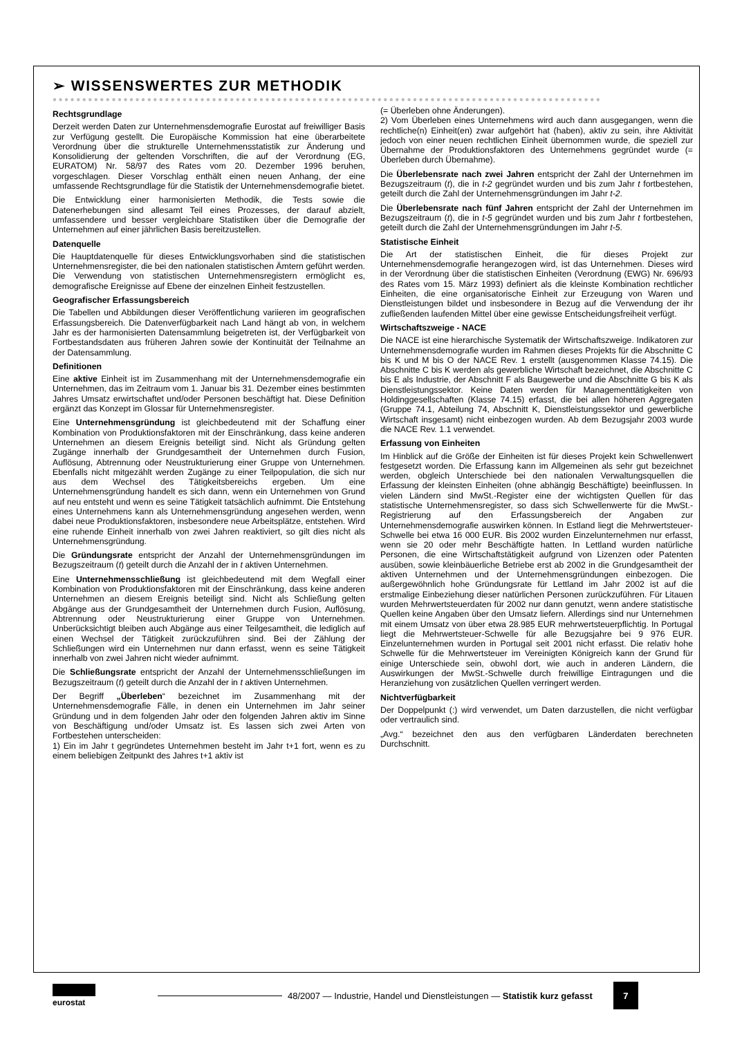➢ WISSENSWERTES ZUR METHODIK
●●●●●●●●●●●●●●●●●●●●●●●●●●●●●●●●●●●●●●●●●●●●●●●●●●●●●●●●●●●●●●●●●●●●●●●●●●●●●●●●●●●●●●●●●●●●●
Rechtsgrundlage
Derzeit werden Daten zur Unternehmensdemografie Eurostat auf freiwilliger Basis zur Verfügung gestellt. Die Europäische Kommission hat eine überarbeitete Verordnung über die strukturelle Unternehmensstatistik zur Änderung und Konsolidierung der geltenden Vorschriften, die auf der Verordnung (EG, EURATOM) Nr. 58/97 des Rates vom 20. Dezember 1996 beruhen, vorgeschlagen. Dieser Vorschlag enthält einen neuen Anhang, der eine umfassende Rechtsgrundlage für die Statistik der Unternehmensdemografie bietet.
Die Entwicklung einer harmonisierten Methodik, die Tests sowie die Datenerhebungen sind allesamt Teil eines Prozesses, der darauf abzielt, umfassendere und besser vergleichbare Statistiken über die Demografie der Unternehmen auf einer jährlichen Basis bereitzustellen.
Datenquelle
Die Hauptdatenquelle für dieses Entwicklungsvorhaben sind die statistischen Unternehmensregister, die bei den nationalen statistischen Ämtern geführt werden. Die Verwendung von statistischen Unternehmensregistern ermöglicht es, demografische Ereignisse auf Ebene der einzelnen Einheit festzustellen.
Geografischer Erfassungsbereich
Die Tabellen und Abbildungen dieser Veröffentlichung variieren im geografischen Erfassungsbereich. Die Datenverfügbarkeit nach Land hängt ab von, in welchem Jahr es der harmonisierten Datensammlung beigetreten ist, der Verfügbarkeit von Fortbestandsdaten aus früheren Jahren sowie der Kontinuität der Teilnahme an der Datensammlung.
Definitionen
Eine aktive Einheit ist im Zusammenhang mit der Unternehmensdemografie ein Unternehmen, das im Zeitraum vom 1. Januar bis 31. Dezember eines bestimmten Jahres Umsatz erwirtschaftet und/oder Personen beschäftigt hat. Diese Definition ergänzt das Konzept im Glossar für Unternehmensregister.
Eine Unternehmensgründung ist gleichbedeutend mit der Schaffung einer Kombination von Produktionsfaktoren mit der Einschränkung, dass keine anderen Unternehmen an diesem Ereignis beteiligt sind. Nicht als Gründung gelten Zugänge innerhalb der Grundgesamtheit der Unternehmen durch Fusion, Auflösung, Abtrennung oder Neustrukturierung einer Gruppe von Unternehmen. Ebenfalls nicht mitgezählt werden Zugänge zu einer Teilpopulation, die sich nur aus dem Wechsel des Tätigkeitsbereichs ergeben. Um eine Unternehmensgründung handelt es sich dann, wenn ein Unternehmen von Grund auf neu entsteht und wenn es seine Tätigkeit tatsächlich aufnimmt. Die Entstehung eines Unternehmens kann als Unternehmensgründung angesehen werden, wenn dabei neue Produktionsfaktoren, insbesondere neue Arbeitsplätze, entstehen. Wird eine ruhende Einheit innerhalb von zwei Jahren reaktiviert, so gilt dies nicht als Unternehmensgründung.
Die Gründungsrate entspricht der Anzahl der Unternehmensgründungen im Bezugszeitraum (t) geteilt durch die Anzahl der in t aktiven Unternehmen.
Eine Unternehmensschließung ist gleichbedeutend mit dem Wegfall einer Kombination von Produktionsfaktoren mit der Einschränkung, dass keine anderen Unternehmen an diesem Ereignis beteiligt sind. Nicht als Schließung gelten Abgänge aus der Grundgesamtheit der Unternehmen durch Fusion, Auflösung, Abtrennung oder Neustrukturierung einer Gruppe von Unternehmen. Unberücksichtigt bleiben auch Abgänge aus einer Teilgesamtheit, die lediglich auf einen Wechsel der Tätigkeit zurückzuführen sind. Bei der Zählung der Schließungen wird ein Unternehmen nur dann erfasst, wenn es seine Tätigkeit innerhalb von zwei Jahren nicht wieder aufnimmt.
Die Schließungsrate entspricht der Anzahl der Unternehmensschließungen im Bezugszeitraum (t) geteilt durch die Anzahl der in t aktiven Unternehmen.
Der Begriff „Überleben“ bezeichnet im Zusammenhang mit der Unternehmensdemografie Fälle, in denen ein Unternehmen im Jahr seiner Gründung und in dem folgenden Jahr oder den folgenden Jahren aktiv im Sinne von Beschäftigung und/oder Umsatz ist. Es lassen sich zwei Arten von Fortbestehen unterscheiden:
1) Ein im Jahr t gegründetes Unternehmen besteht im Jahr t+1 fort, wenn es zu einem beliebigen Zeitpunkt des Jahres t+1 aktiv ist
(= Überleben ohne Änderungen).
2) Vom Überleben eines Unternehmens wird auch dann ausgegangen, wenn die rechtliche(n) Einheit(en) zwar aufgehört hat (haben), aktiv zu sein, ihre Aktivität jedoch von einer neuen rechtlichen Einheit übernommen wurde, die speziell zur Übernahme der Produktionsfaktoren des Unternehmens gegründet wurde (= Überleben durch Übernahme).
Die Überlebensrate nach zwei Jahren entspricht der Zahl der Unternehmen im Bezugszeitraum (t), die in t-2 gegründet wurden und bis zum Jahr t fortbestehen, geteilt durch die Zahl der Unternehmensgründungen im Jahr t-2.
Die Überlebensrate nach fünf Jahren entspricht der Zahl der Unternehmen im Bezugszeitraum (t), die in t-5 gegründet wurden und bis zum Jahr t fortbestehen, geteilt durch die Zahl der Unternehmensgründungen im Jahr t-5.
Statistische Einheit
Die Art der statistischen Einheit, die für dieses Projekt zur Unternehmensdemografie herangezogen wird, ist das Unternehmen. Dieses wird in der Verordnung über die statistischen Einheiten (Verordnung (EWG) Nr. 696/93 des Rates vom 15. März 1993) definiert als die kleinste Kombination rechtlicher Einheiten, die eine organisatorische Einheit zur Erzeugung von Waren und Dienstleistungen bildet und insbesondere in Bezug auf die Verwendung der ihr zufließenden laufenden Mittel über eine gewisse Entscheidungsfreiheit verfügt.
Wirtschaftszweige - NACE
Die NACE ist eine hierarchische Systematik der Wirtschaftszweige. Indikatoren zur Unternehmensdemografie wurden im Rahmen dieses Projekts für die Abschnitte C bis K und M bis O der NACE Rev. 1 erstellt (ausgenommen Klasse 74.15). Die Abschnitte C bis K werden als gewerbliche Wirtschaft bezeichnet, die Abschnitte C bis E als Industrie, der Abschnitt F als Baugewerbe und die Abschnitte G bis K als Dienstleistungssektor. Keine Daten werden für Managementtätigkeiten von Holdinggesellschaften (Klasse 74.15) erfasst, die bei allen höheren Aggregaten (Gruppe 74.1, Abteilung 74, Abschnitt K, Dienstleistungssektor und gewerbliche Wirtschaft insgesamt) nicht einbezogen wurden. Ab dem Bezugsjahr 2003 wurde die NACE Rev. 1.1 verwendet.
Erfassung von Einheiten
Im Hinblick auf die Größe der Einheiten ist für dieses Projekt kein Schwellenwert festgesetzt worden. Die Erfassung kann im Allgemeinen als sehr gut bezeichnet werden, obgleich Unterschiede bei den nationalen Verwaltungsquellen die Erfassung der kleinsten Einheiten (ohne abhängig Beschäftigte) beeinflussen. In vielen Ländern sind MwSt.-Register eine der wichtigsten Quellen für das statistische Unternehmensregister, so dass sich Schwellenwerte für die MwSt.-Registrierung auf den Erfassungsbereich der Angaben zur Unternehmensdemografie auswirken können. In Estland liegt die Mehrwertsteuer-Schwelle bei etwa 16 000 EUR. Bis 2002 wurden Einzelunternehmen nur erfasst, wenn sie 20 oder mehr Beschäftigte hatten. In Lettland wurden natürliche Personen, die eine Wirtschaftstätigkeit aufgrund von Lizenzen oder Patenten ausüben, sowie kleinbäuerliche Betriebe erst ab 2002 in die Grundgesamtheit der aktiven Unternehmen und der Unternehmensgründungen einbezogen. Die außergewöhnlich hohe Gründungsrate für Lettland im Jahr 2002 ist auf die erstmalige Einbeziehung dieser natürlichen Personen zurückzuführen. Für Litauen wurden Mehrwertsteuerdaten für 2002 nur dann genutzt, wenn andere statistische Quellen keine Angaben über den Umsatz liefern. Allerdings sind nur Unternehmen mit einem Umsatz von über etwa 28.985 EUR mehrwertsteuerpflichtig. In Portugal liegt die Mehrwertsteuer-Schwelle für alle Bezugsjahre bei 9 976 EUR. Einzelunternehmen wurden in Portugal seit 2001 nicht erfasst. Die relativ hohe Schwelle für die Mehrwertsteuer im Vereinigten Königreich kann der Grund für einige Unterschiede sein, obwohl dort, wie auch in anderen Ländern, die Auswirkungen der MwSt.-Schwelle durch freiwillige Eintragungen und die Heranziehung von zusätzlichen Quellen verringert werden.
Nichtverfügbarkeit
Der Doppelpunkt (:) wird verwendet, um Daten darzustellen, die nicht verfügbar oder vertraulich sind.
„Avg.“ bezeichnet den aus den verfügbaren Länderdaten berechneten Durchschnitt.
eurostat
48/2007 — Industrie, Handel und Dienstleistungen — Statistik kurz gefasst
7